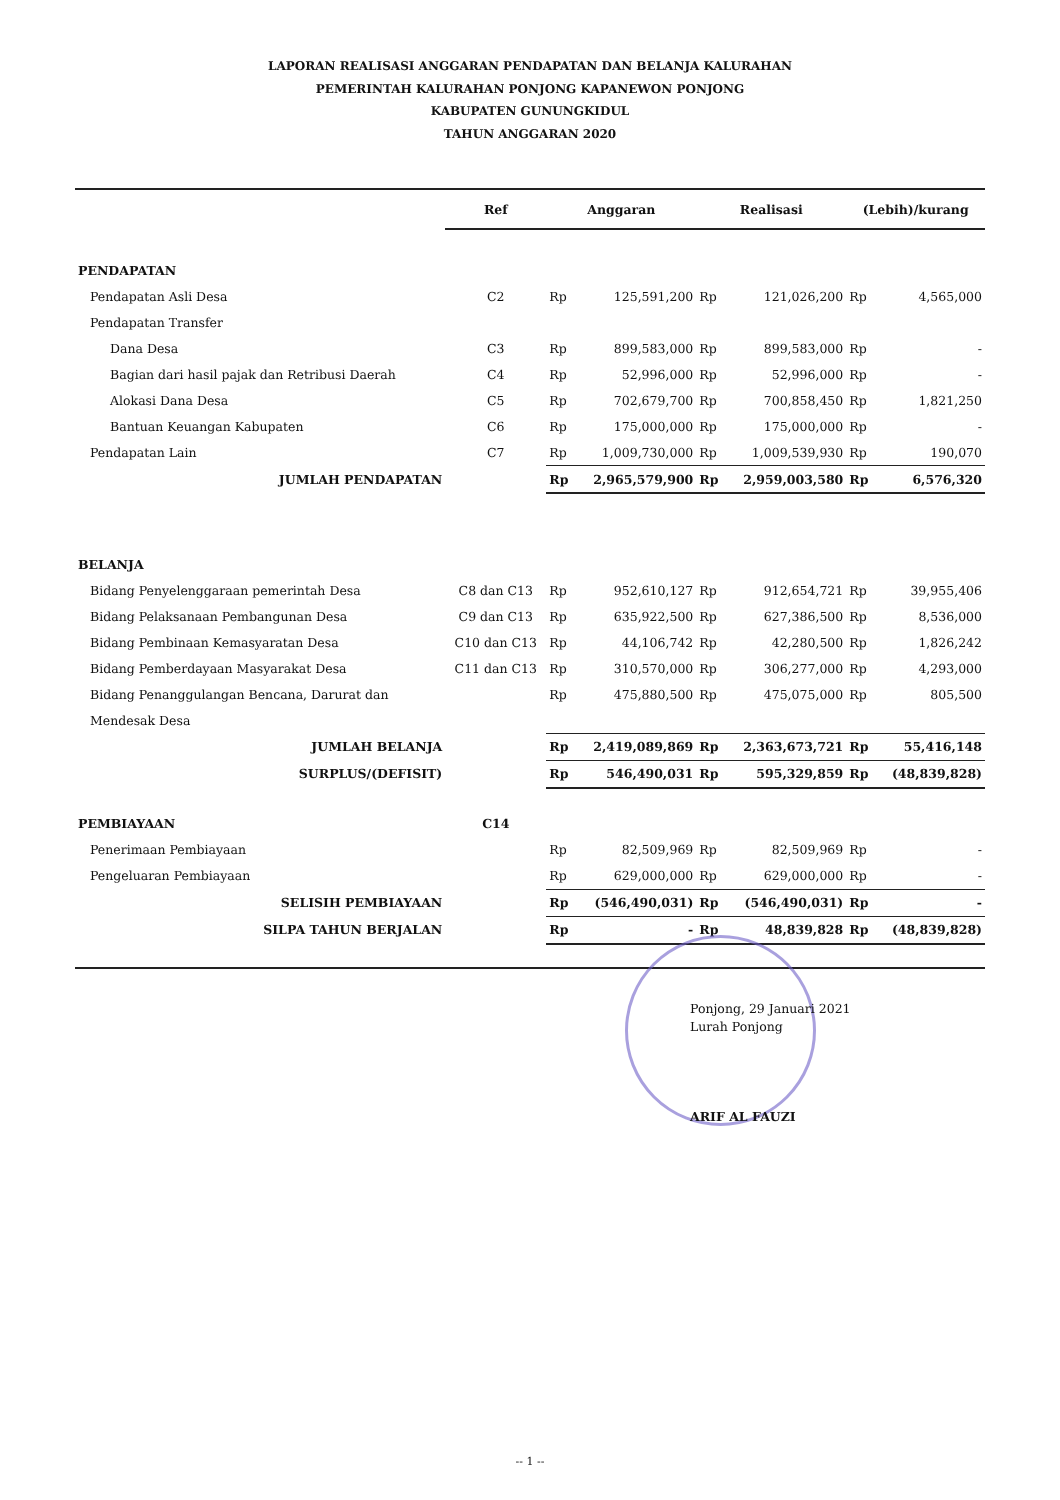LAPORAN REALISASI ANGGARAN PENDAPATAN DAN BELANJA KALURAHAN
PEMERINTAH KALURAHAN PONJONG KAPANEWON PONJONG
KABUPATEN GUNUNGKIDUL
TAHUN ANGGARAN 2020
| | Ref | Anggaran | | Realisasi | | (Lebih)/kurang | |
| --- | --- | --- | --- | --- | --- | --- | --- |
| PENDAPATAN | | | | | | | |
| Pendapatan Asli Desa | C2 | Rp | 125,591,200 | Rp | 121,026,200 | Rp | 4,565,000 |
| Pendapatan Transfer | | | | | | | |
| Dana Desa | C3 | Rp | 899,583,000 | Rp | 899,583,000 | Rp | - |
| Bagian dari hasil pajak dan Retribusi Daerah | C4 | Rp | 52,996,000 | Rp | 52,996,000 | Rp | - |
| Alokasi Dana Desa | C5 | Rp | 702,679,700 | Rp | 700,858,450 | Rp | 1,821,250 |
| Bantuan Keuangan Kabupaten | C6 | Rp | 175,000,000 | Rp | 175,000,000 | Rp | - |
| Pendapatan Lain | C7 | Rp | 1,009,730,000 | Rp | 1,009,539,930 | Rp | 190,070 |
| JUMLAH PENDAPATAN | | Rp | 2,965,579,900 | Rp | 2,959,003,580 | Rp | 6,576,320 |
| BELANJA | | | | | | | |
| Bidang Penyelenggaraan pemerintah Desa | C8 dan C13 | Rp | 952,610,127 | Rp | 912,654,721 | Rp | 39,955,406 |
| Bidang Pelaksanaan Pembangunan Desa | C9 dan C13 | Rp | 635,922,500 | Rp | 627,386,500 | Rp | 8,536,000 |
| Bidang Pembinaan Kemasyaratan Desa | C10 dan C13 | Rp | 44,106,742 | Rp | 42,280,500 | Rp | 1,826,242 |
| Bidang Pemberdayaan Masyarakat Desa | C11 dan C13 | Rp | 310,570,000 | Rp | 306,277,000 | Rp | 4,293,000 |
| Bidang Penanggulangan Bencana, Darurat dan | | Rp | 475,880,500 | Rp | 475,075,000 | Rp | 805,500 |
| Mendesak Desa | | | | | | | |
| JUMLAH BELANJA | | Rp | 2,419,089,869 | Rp | 2,363,673,721 | Rp | 55,416,148 |
| SURPLUS/(DEFISIT) | | Rp | 546,490,031 | Rp | 595,329,859 | Rp | (48,839,828) |
| PEMBIAYAAN | C14 | | | | | | |
| Penerimaan Pembiayaan | | Rp | 82,509,969 | Rp | 82,509,969 | Rp | - |
| Pengeluaran Pembiayaan | | Rp | 629,000,000 | Rp | 629,000,000 | Rp | - |
| SELISIH PEMBIAYAAN | | Rp | (546,490,031) | Rp | (546,490,031) | Rp | - |
| SILPA TAHUN BERJALAN | | Rp | - | Rp | 48,839,828 | Rp | (48,839,828) |
Ponjong, 29 Januari 2021
Lurah Ponjong
ARIF AL FAUZI
-- 1 --